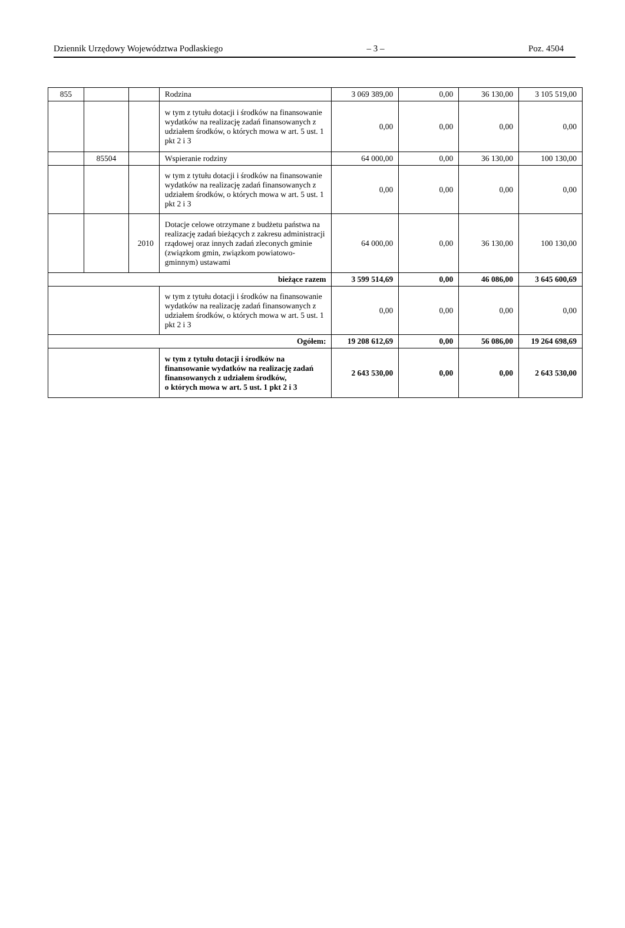Dziennik Urzędowy Województwa Podlaskiego – 3 – Poz. 4504
| 855 | | | Rodzina | 3 069 389,00 | 0,00 | 36 130,00 | 3 105 519,00 |
| | | | w tym z tytułu dotacji i środków na finansowanie wydatków na realizację zadań finansowanych z udziałem środków, o których mowa w art. 5 ust. 1 pkt 2 i 3 | 0,00 | 0,00 | 0,00 | 0,00 |
| | 85504 | | Wspieranie rodziny | 64 000,00 | 0,00 | 36 130,00 | 100 130,00 |
| | | | w tym z tytułu dotacji i środków na finansowanie wydatków na realizację zadań finansowanych z udziałem środków, o których mowa w art. 5 ust. 1 pkt 2 i 3 | 0,00 | 0,00 | 0,00 | 0,00 |
| | | 2010 | Dotacje celowe otrzymane z budżetu państwa na realizację zadań bieżących z zakresu administracji rządowej oraz innych zadań zleconych gminie (związkom gmin, związkom powiatowo-gminnym) ustawami | 64 000,00 | 0,00 | 36 130,00 | 100 130,00 |
| bieżące razem | | | | 3 599 514,69 | 0,00 | 46 086,00 | 3 645 600,69 |
| | | | w tym z tytułu dotacji i środków na finansowanie wydatków na realizację zadań finansowanych z udziałem środków, o których mowa w art. 5 ust. 1 pkt 2 i 3 | 0,00 | 0,00 | 0,00 | 0,00 |
| Ogółem: | | | | 19 208 612,69 | 0,00 | 56 086,00 | 19 264 698,69 |
| | | | w tym z tytułu dotacji i środków na finansowanie wydatków na realizację zadań finansowanych z udziałem środków, o których mowa w art. 5 ust. 1 pkt 2 i 3 | 2 643 530,00 | 0,00 | 0,00 | 2 643 530,00 |